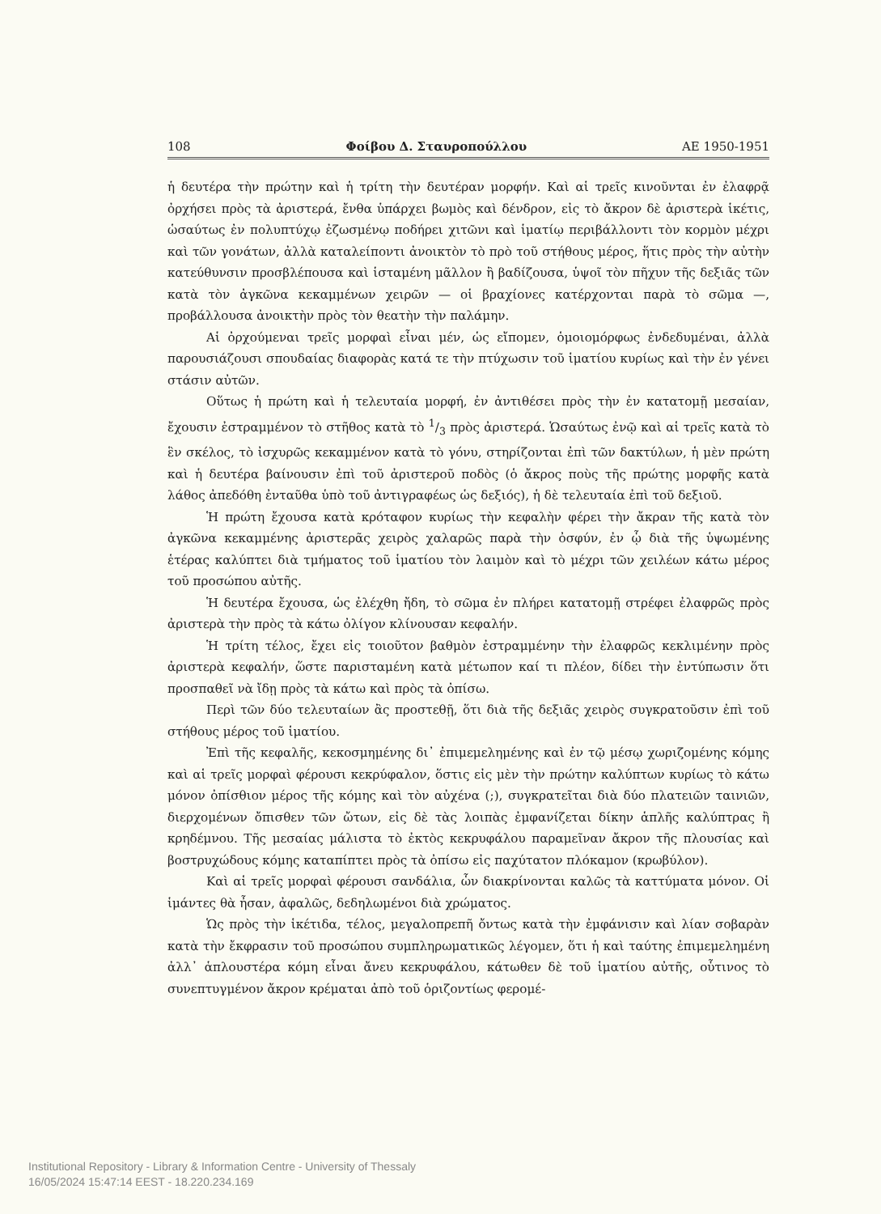108 Φοίβου Δ. Σταυροπούλλου ΑΕ 1950-1951
ἡ δευτέρα τὴν πρώτην καὶ ἡ τρίτη τὴν δευτέραν μορφήν. Καὶ αἱ τρεῖς κινοῦνται ἐν ἐλαφρᾷ ὀρχήσει πρὸς τὰ ἀριστερά, ἔνθα ὑπάρχει βωμὸς καὶ δένδρον, εἰς τὸ ἄκρον δὲ ἀριστερὰ ἱκέτις, ὡσαύτως ἐν πολυπτύχῳ ἐζωσμένῳ ποδήρει χιτῶνι καὶ ἱματίῳ περιβάλλοντι τὸν κορμὸν μέχρι καὶ τῶν γονάτων, ἀλλὰ καταλείποντι ἀνοικτὸν τὸ πρὸ τοῦ στήθους μέρος, ἥτις πρὸς τὴν αὐτὴν κατεύθυνσιν προσβλέπουσα καὶ ἱσταμένη μᾶλλον ἢ βαδίζουσα, ὑψοῖ τὸν πῆχυν τῆς δεξιᾶς τῶν κατὰ τὸν ἀγκῶνα κεκαμμένων χειρῶν — οἱ βραχίονες κατέρχονται παρὰ τὸ σῶμα —, προβάλλουσα ἀνοικτὴν πρὸς τὸν θεατὴν τὴν παλάμην.
Αἱ ὀρχούμεναι τρεῖς μορφαὶ εἶναι μέν, ὡς εἴπομεν, ὁμοιομόρφως ἐνδεδυμέναι, ἀλλὰ παρουσιάζουσι σπουδαίας διαφορὰς κατά τε τὴν πτύχωσιν τοῦ ἱματίου κυρίως καὶ τὴν ἐν γένει στάσιν αὐτῶν.
Οὕτως ἡ πρώτη καὶ ἡ τελευταία μορφή, ἐν ἀντιθέσει πρὸς τὴν ἐν κατατομῇ μεσαίαν, ἔχουσιν ἐστραμμένον τὸ στῆθος κατὰ τὸ 1/3 πρὸς ἀριστερά. Ὡσαύτως ἐνῷ καὶ αἱ τρεῖς κατὰ τὸ ἓν σκέλος, τὸ ἰσχυρῶς κεκαμμένον κατὰ τὸ γόνυ, στηρίζονται ἐπὶ τῶν δακτύλων, ἡ μὲν πρώτη καὶ ἡ δευτέρα βαίνουσιν ἐπὶ τοῦ ἀριστεροῦ ποδὸς (ὁ ἄκρος ποὺς τῆς πρώτης μορφῆς κατὰ λάθος ἀπεδόθη ἐνταῦθα ὑπὸ τοῦ ἀντιγραφέως ὡς δεξιός), ἡ δὲ τελευταία ἐπὶ τοῦ δεξιοῦ.
Ἡ πρώτη ἔχουσα κατὰ κρόταφον κυρίως τὴν κεφαλὴν φέρει τὴν ἄκραν τῆς κατὰ τὸν ἀγκῶνα κεκαμμένης ἀριστερᾶς χειρὸς χαλαρῶς παρὰ τὴν ὀσφύν, ἐν ᾧ διὰ τῆς ὑψωμένης ἑτέρας καλύπτει διὰ τμήματος τοῦ ἱματίου τὸν λαιμὸν καὶ τὸ μέχρι τῶν χειλέων κάτω μέρος τοῦ προσώπου αὐτῆς.
Ἡ δευτέρα ἔχουσα, ὡς ἐλέχθη ἤδη, τὸ σῶμα ἐν πλήρει κατατομῇ στρέφει ἐλαφρῶς πρὸς ἀριστερὰ τὴν πρὸς τὰ κάτω ὀλίγον κλίνουσαν κεφαλήν.
Ἡ τρίτη τέλος, ἔχει εἰς τοιοῦτον βαθμὸν ἐστραμμένην τὴν ἐλαφρῶς κεκλιμένην πρὸς ἀριστερὰ κεφαλήν, ὥστε παρισταμένη κατὰ μέτωπον καί τι πλέον, δίδει τὴν ἐντύπωσιν ὅτι προσπαθεῖ νὰ ἴδῃ πρὸς τὰ κάτω καὶ πρὸς τὰ ὀπίσω.
Περὶ τῶν δύο τελευταίων ἂς προστεθῇ, ὅτι διὰ τῆς δεξιᾶς χειρὸς συγκρατοῦσιν ἐπὶ τοῦ στήθους μέρος τοῦ ἱματίου.
Ἐπὶ τῆς κεφαλῆς, κεκοσμημένης δι᾿ ἐπιμεμελημένης καὶ ἐν τῷ μέσῳ χωριζομένης κόμης καὶ αἱ τρεῖς μορφαὶ φέρουσι κεκρύφαλον, ὅστις εἰς μὲν τὴν πρώτην καλύπτων κυρίως τὸ κάτω μόνον ὀπίσθιον μέρος τῆς κόμης καὶ τὸν αὐχένα (;), συγκρατεῖται διὰ δύο πλατειῶν ταινιῶν, διερχομένων ὄπισθεν τῶν ὤτων, εἰς δὲ τὰς λοιπὰς ἐμφανίζεται δίκην ἁπλῆς καλύπτρας ἢ κρηδέμνου. Τῆς μεσαίας μάλιστα τὸ ἐκτὸς κεκρυφάλου παραμεῖναν ἄκρον τῆς πλουσίας καὶ βοστρυχώδους κόμης καταπίπτει πρὸς τὰ ὀπίσω εἰς παχύτατον πλόκαμον (κρωβύλον).
Καὶ αἱ τρεῖς μορφαὶ φέρουσι σανδάλια, ὧν διακρίνονται καλῶς τὰ καττύματα μόνον. Οἱ ἱμάντες θὰ ἦσαν, ἀφαλῶς, δεδηλωμένοι διὰ χρώματος.
Ὡς πρὸς τὴν ἱκέτιδα, τέλος, μεγαλοπρεπῆ ὄντως κατὰ τὴν ἐμφάνισιν καὶ λίαν σοβαρὰν κατὰ τὴν ἔκφρασιν τοῦ προσώπου συμπληρωματικῶς λέγομεν, ὅτι ἡ καὶ ταύτης ἐπιμεμελημένη ἀλλ᾿ ἁπλουστέρα κόμη εἶναι ἄνευ κεκρυφάλου, κάτωθεν δὲ τοῦ ἱματίου αὐτῆς, οὗτινος τὸ συνεπτυγμένον ἄκρον κρέμαται ἀπὸ τοῦ ὁριζοντίως φερομέ-
Institutional Repository - Library & Information Centre - University of Thessaly
16/05/2024 15:47:14 EEST - 18.220.234.169